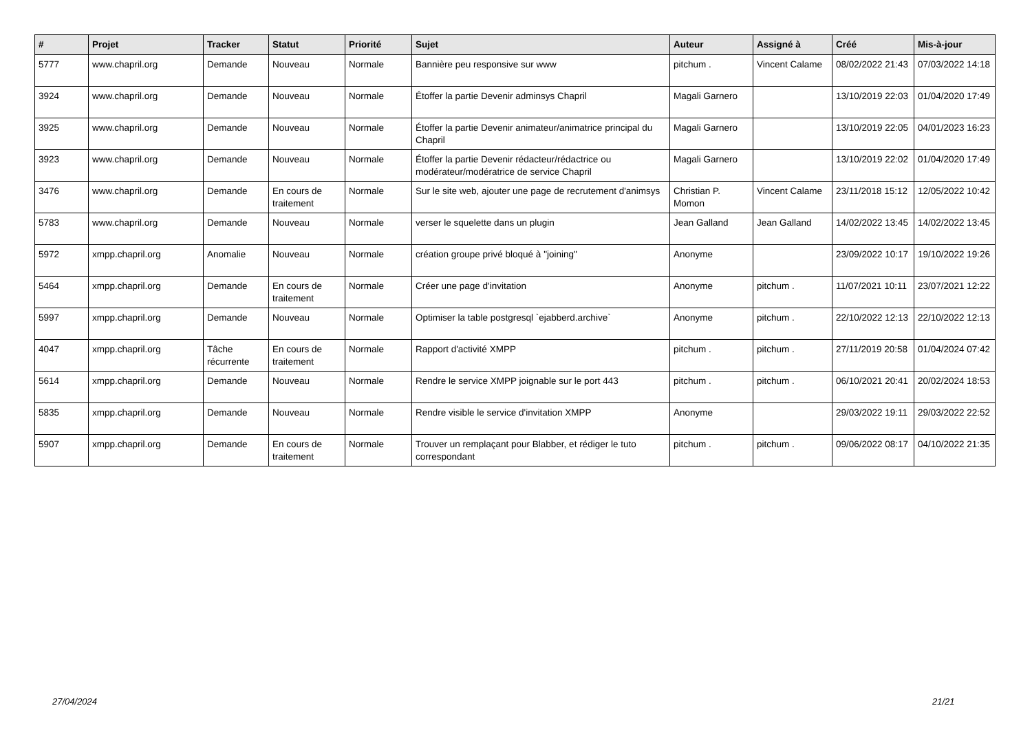| # | Projet | Tracker | Statut | Priorité | Sujet | Auteur | Assigné à | Créé | Mis-à-jour |
| --- | --- | --- | --- | --- | --- | --- | --- | --- | --- |
| 5777 | www.chapril.org | Demande | Nouveau | Normale | Bannière peu responsive sur www | pitchum . | Vincent Calame | 08/02/2022 21:43 | 07/03/2022 14:18 |
| 3924 | www.chapril.org | Demande | Nouveau | Normale | Étoffer la partie Devenir adminsys Chapril | Magali Garnero | | 13/10/2019 22:03 | 01/04/2020 17:49 |
| 3925 | www.chapril.org | Demande | Nouveau | Normale | Étoffer la partie Devenir animateur/animatrice principal du Chapril | Magali Garnero | | 13/10/2019 22:05 | 04/01/2023 16:23 |
| 3923 | www.chapril.org | Demande | Nouveau | Normale | Étoffer la partie Devenir rédacteur/rédactrice ou modérateur/modératrice de service Chapril | Magali Garnero | | 13/10/2019 22:02 | 01/04/2020 17:49 |
| 3476 | www.chapril.org | Demande | En cours de traitement | Normale | Sur le site web, ajouter une page de recrutement d'animsys | Christian P. Momon | Vincent Calame | 23/11/2018 15:12 | 12/05/2022 10:42 |
| 5783 | www.chapril.org | Demande | Nouveau | Normale | verser le squelette dans un plugin | Jean Galland | Jean Galland | 14/02/2022 13:45 | 14/02/2022 13:45 |
| 5972 | xmpp.chapril.org | Anomalie | Nouveau | Normale | création groupe privé bloqué à "joining" | Anonyme | | 23/09/2022 10:17 | 19/10/2022 19:26 |
| 5464 | xmpp.chapril.org | Demande | En cours de traitement | Normale | Créer une page d'invitation | Anonyme | pitchum . | 11/07/2021 10:11 | 23/07/2021 12:22 |
| 5997 | xmpp.chapril.org | Demande | Nouveau | Normale | Optimiser la table postgresql `ejabberd.archive` | Anonyme | pitchum . | 22/10/2022 12:13 | 22/10/2022 12:13 |
| 4047 | xmpp.chapril.org | Tâche récurrente | En cours de traitement | Normale | Rapport d'activité XMPP | pitchum . | pitchum . | 27/11/2019 20:58 | 01/04/2024 07:42 |
| 5614 | xmpp.chapril.org | Demande | Nouveau | Normale | Rendre le service XMPP joignable sur le port 443 | pitchum . | pitchum . | 06/10/2021 20:41 | 20/02/2024 18:53 |
| 5835 | xmpp.chapril.org | Demande | Nouveau | Normale | Rendre visible le service d'invitation XMPP | Anonyme | | 29/03/2022 19:11 | 29/03/2022 22:52 |
| 5907 | xmpp.chapril.org | Demande | En cours de traitement | Normale | Trouver un remplaçant pour Blabber, et rédiger le tuto correspondant | pitchum . | pitchum . | 09/06/2022 08:17 | 04/10/2022 21:35 |
27/04/2024 21/21